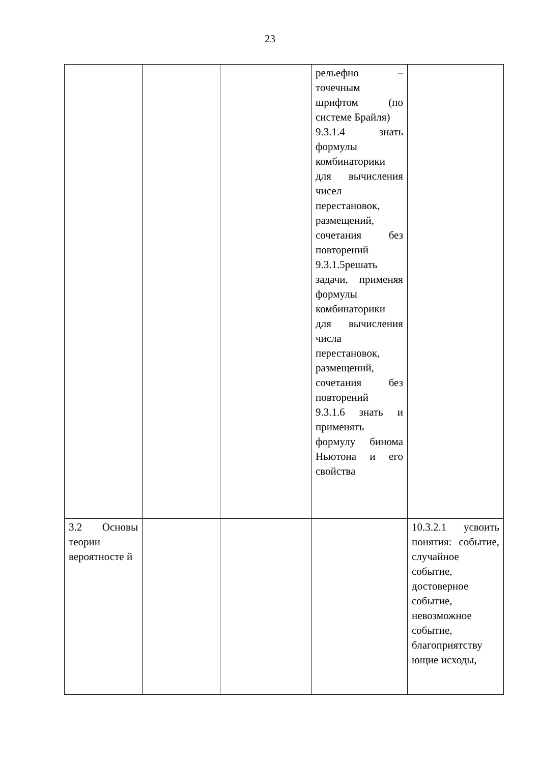23
| | | | рельефно – точечным шрифтом (по системе Брайля) 9.3.1.4 знать формулы комбинаторики для вычисления чисел перестановок, размещений, сочетания без повторений 9.3.1.5решать задачи, применяя формулы комбинаторики для вычисления числа перестановок, размещений, сочетания без повторений 9.3.1.6 знать и применять формулу бинома Ньютона и его свойства | |
| 3.2 Основы теории вероятносте й | | | | 10.3.2.1 усвоить понятия: событие, случайное событие, достоверное событие, невозможное событие, благоприятству ющие исходы, |